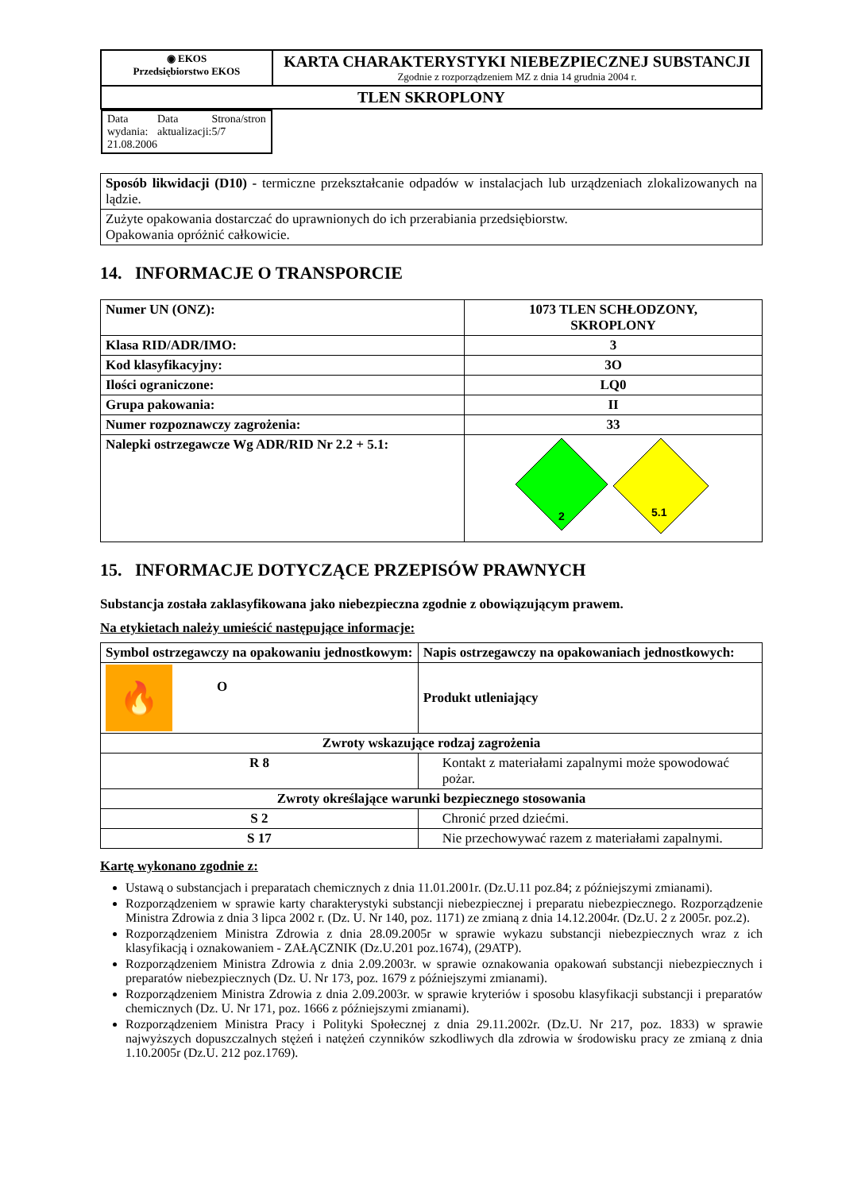| ◉ EKOS Przedsiębiorstwo EKOS | KARTA CHARAKTERYSTYKI NIEBEZPIECZNEJ SUBSTANCJI Zgodnie z rozporządzeniem MZ z dnia 14 grudnia 2004 r. |
| TLEN SKROPLONY | |
| Data wydania: 21.08.2006 Data aktualizacji: Strona/stron 5/7 | |
| Sposób likwidacji (D10) - termiczne przekształcanie odpadów w instalacjach lub urządzeniach zlokalizowanych na lądzie. |
| Zużyte opakowania dostarczać do uprawnionych do ich przerabiania przedsiębiorstw. Opakowania opróżnić całkowicie. |
14. INFORMACJE O TRANSPORCIE
| Numer UN (ONZ): | 1073 TLEN SCHŁODZONY, SKROPLONY |
| Klasa RID/ADR/IMO: | 3 |
| Kod klasyfikacyjny: | 3O |
| Ilości ograniczone: | LQ0 |
| Grupa pakowania: | II |
| Numer rozpoznawczy zagrożenia: | 33 |
| Nalepki ostrzegawcze Wg ADR/RID Nr 2.2 + 5.1: | 2 5.1 |
15. INFORMACJE DOTYCZĄCE PRZEPISÓW PRAWNYCH
Substancja została zaklasyfikowana jako niebezpieczna zgodnie z obowiązującym prawem.
Na etykietach należy umieścić następujące informacje:
| Symbol ostrzegawczy na opakowaniu jednostkowym: | | Napis ostrzegawczy na opakowaniach jednostkowych: |
| 🔥 O | | Produkt utleniający |
| Zwroty wskazujące rodzaj zagrożenia | | |
| R 8 | Kontakt z materiałami zapalnymi może spowodować pożar. | |
| Zwroty określające warunki bezpiecznego stosowania | | |
| S 2 | Chronić przed dziećmi. | |
| S 17 | Nie przechowywać razem z materiałami zapalnymi. | |
Kartę wykonano zgodnie z:
Ustawą o substancjach i preparatach chemicznych z dnia 11.01.2001r. (Dz.U.11 poz.84; z późniejszymi zmianami).
Rozporządzeniem w sprawie karty charakterystyki substancji niebezpiecznej i preparatu niebezpiecznego. Rozporządzenie Ministra Zdrowia z dnia 3 lipca 2002 r. (Dz. U. Nr 140, poz. 1171) ze zmianą z dnia 14.12.2004r. (Dz.U. 2 z 2005r. poz.2).
Rozporządzeniem Ministra Zdrowia z dnia 28.09.2005r w sprawie wykazu substancji niebezpiecznych wraz z ich klasyfikacją i oznakowaniem - ZAŁĄCZNIK (Dz.U.201 poz.1674), (29ATP).
Rozporządzeniem Ministra Zdrowia z dnia 2.09.2003r. w sprawie oznakowania opakowań substancji niebezpiecznych i preparatów niebezpiecznych (Dz. U. Nr 173, poz. 1679 z późniejszymi zmianami).
Rozporządzeniem Ministra Zdrowia z dnia 2.09.2003r. w sprawie kryteriów i sposobu klasyfikacji substancji i preparatów chemicznych (Dz. U. Nr 171, poz. 1666 z późniejszymi zmianami).
Rozporządzeniem Ministra Pracy i Polityki Społecznej z dnia 29.11.2002r. (Dz.U. Nr 217, poz. 1833) w sprawie najwyższych dopuszczalnych stężeń i natężeń czynników szkodliwych dla zdrowia w środowisku pracy ze zmianą z dnia 1.10.2005r (Dz.U. 212 poz.1769).